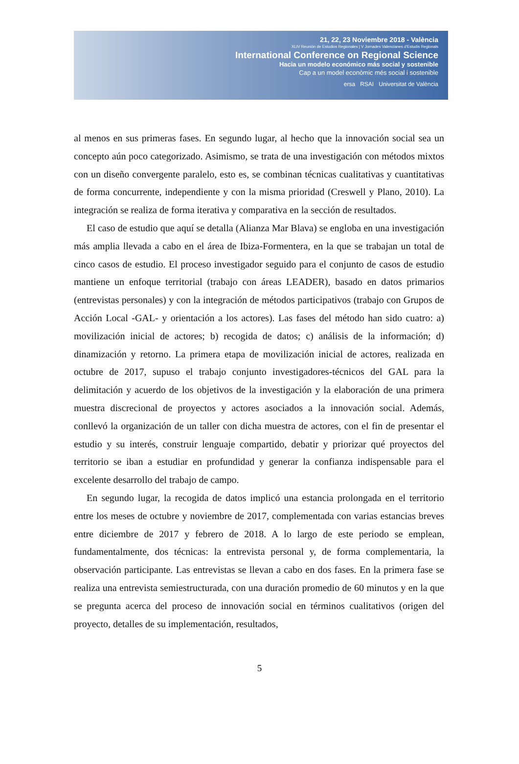21, 22, 23 Noviembre 2018 - València
XLIV Reunión de Estudios Regionales | V Jornades Valencianes d'Estudis Regionals
International Conference on Regional Science
Hacia un modelo económico más social y sostenible
Cap a un model econòmic més social i sostenible
ersa RSAI Universitat de València
al menos en sus primeras fases. En segundo lugar, al hecho que la innovación social sea un concepto aún poco categorizado. Asimismo, se trata de una investigación con métodos mixtos con un diseño convergente paralelo, esto es, se combinan técnicas cualitativas y cuantitativas de forma concurrente, independiente y con la misma prioridad (Creswell y Plano, 2010). La integración se realiza de forma iterativa y comparativa en la sección de resultados.
El caso de estudio que aquí se detalla (Alianza Mar Blava) se engloba en una investigación más amplia llevada a cabo en el área de Ibiza-Formentera, en la que se trabajan un total de cinco casos de estudio. El proceso investigador seguido para el conjunto de casos de estudio mantiene un enfoque territorial (trabajo con áreas LEADER), basado en datos primarios (entrevistas personales) y con la integración de métodos participativos (trabajo con Grupos de Acción Local -GAL- y orientación a los actores). Las fases del método han sido cuatro: a) movilización inicial de actores; b) recogida de datos; c) análisis de la información; d) dinamización y retorno. La primera etapa de movilización inicial de actores, realizada en octubre de 2017, supuso el trabajo conjunto investigadores-técnicos del GAL para la delimitación y acuerdo de los objetivos de la investigación y la elaboración de una primera muestra discrecional de proyectos y actores asociados a la innovación social. Además, conllevó la organización de un taller con dicha muestra de actores, con el fin de presentar el estudio y su interés, construir lenguaje compartido, debatir y priorizar qué proyectos del territorio se iban a estudiar en profundidad y generar la confianza indispensable para el excelente desarrollo del trabajo de campo.
En segundo lugar, la recogida de datos implicó una estancia prolongada en el territorio entre los meses de octubre y noviembre de 2017, complementada con varias estancias breves entre diciembre de 2017 y febrero de 2018. A lo largo de este periodo se emplean, fundamentalmente, dos técnicas: la entrevista personal y, de forma complementaria, la observación participante. Las entrevistas se llevan a cabo en dos fases. En la primera fase se realiza una entrevista semiestructurada, con una duración promedio de 60 minutos y en la que se pregunta acerca del proceso de innovación social en términos cualitativos (origen del proyecto, detalles de su implementación, resultados,
5